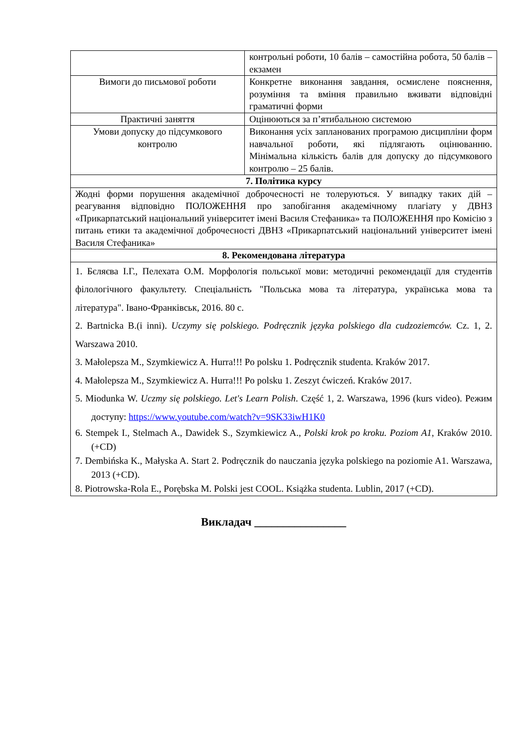| | контрольні роботи, 10 балів – самостійна робота, 50 балів – екзамен |
| Вимоги до письмової роботи | Конкретне виконання завдання, осмислене пояснення, розуміння та вміння правильно вживати відповідні граматичні форми |
| Практичні заняття | Оцінюються за п’ятибальною системою |
| Умови допуску до підсумкового контролю | Виконання усіх запланованих програмою дисципліни форм навчальної роботи, які підлягають оцінюванню. Мінімальна кількість балів для допуску до підсумкового контролю – 25 балів. |
| 7. Політика курсу | |
| Жодні форми порушення академічної доброчесності не толеруються. У випадку таких дій – реагування відповідно ПОЛОЖЕННЯ про запобігання академічному плагіату у ДВНЗ «Прикарпатський національний університет імені Василя Стефаника» та ПОЛОЖЕННЯ про Комісію з питань етики та академічної доброчесності ДВНЗ «Прикарпатський національний університет імені Василя Стефаника» | |
| 8. Рекомендована література | |
| 1. Бєляєва І.Г., Пелехата О.М. Морфологія польської мови: методичні рекомендації для студентів філологічного факультету. Спеціальність "Польська мова та література, українська мова та література". Івано-Франківськ, 2016. 80 с. 2. Bartnicka B.(i inni). Uczymy się polskiego. Podręcznik języka polskiego dla cudzoziemców. Cz. 1, 2. Warszawa 2010. 3. Małolepsza M., Szymkiewicz A. Hurra!!! Po polsku 1. Podręcznik studenta. Kraków 2017. 4. Małolepsza M., Szymkiewicz A. Hurra!!! Po polsku 1. Zeszyt ćwiczeń. Kraków 2017. 5. Miodunka W. Uczmy się polskiego. Let's Learn Polish . Część 1, 2. Warszawa, 1996 (kurs video). Режим доступу: https://www.youtube.com/watch?v=9SK33iwH1K0 6. Stempek I., Stelmach A., Dawidek S., Szymkiewicz A., Polski krok po kroku. Poziom A1 , Kraków 2010. (+CD) 7. Dembińska K., Małyska A. Start 2. Podręcznik do nauczania języka polskiego na poziomie A1. Warszawa, 2013 (+CD). 8. Piotrowska-Rola E., Porębska M. Polski jest COOL. Książka studenta. Lublin, 2017 (+CD). | |
Викладач ________________